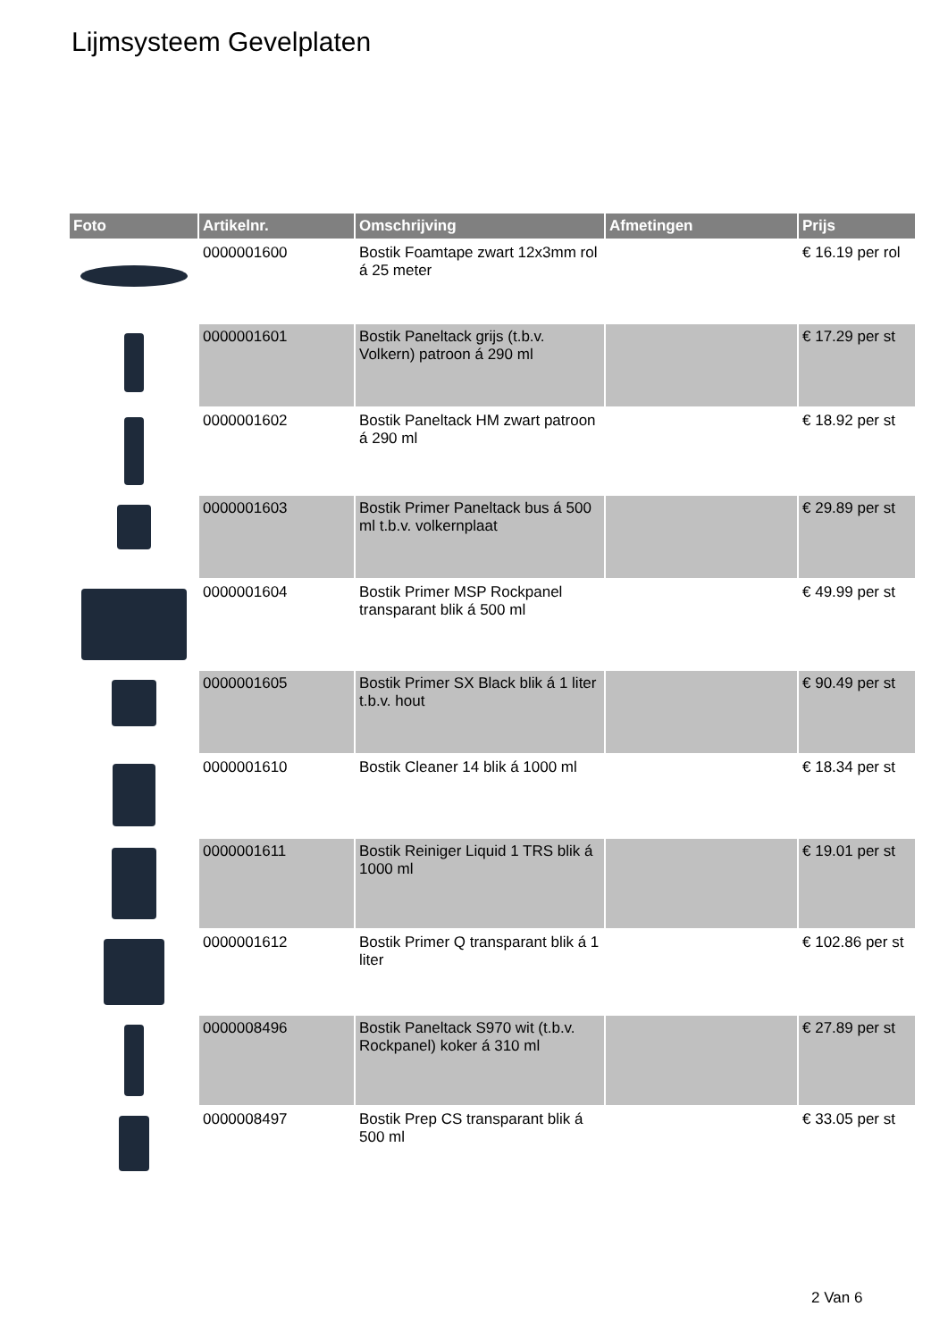Lijmsysteem Gevelplaten
| Foto | Artikelnr. | Omschrijving | Afmetingen | Prijs |
| --- | --- | --- | --- | --- |
| | 0000001600 | Bostik Foamtape zwart 12x3mm rol á 25 meter | | € 16.19 per rol |
| | 0000001601 | Bostik Paneltack grijs (t.b.v. Volkern) patroon á 290 ml | | € 17.29 per st |
| | 0000001602 | Bostik Paneltack HM zwart patroon á 290 ml | | € 18.92 per st |
| | 0000001603 | Bostik Primer Paneltack bus á 500 ml t.b.v. volkernplaat | | € 29.89 per st |
| | 0000001604 | Bostik Primer MSP Rockpanel transparant blik á 500 ml | | € 49.99 per st |
| | 0000001605 | Bostik Primer SX Black blik á 1 liter t.b.v. hout | | € 90.49 per st |
| | 0000001610 | Bostik Cleaner 14 blik á 1000 ml | | € 18.34 per st |
| | 0000001611 | Bostik Reiniger Liquid 1 TRS blik á 1000 ml | | € 19.01 per st |
| | 0000001612 | Bostik Primer Q transparant blik á 1 liter | | € 102.86 per st |
| | 0000008496 | Bostik Paneltack S970 wit (t.b.v. Rockpanel) koker á 310 ml | | € 27.89 per st |
| | 0000008497 | Bostik Prep CS transparant blik á 500 ml | | € 33.05 per st |
2 Van 6